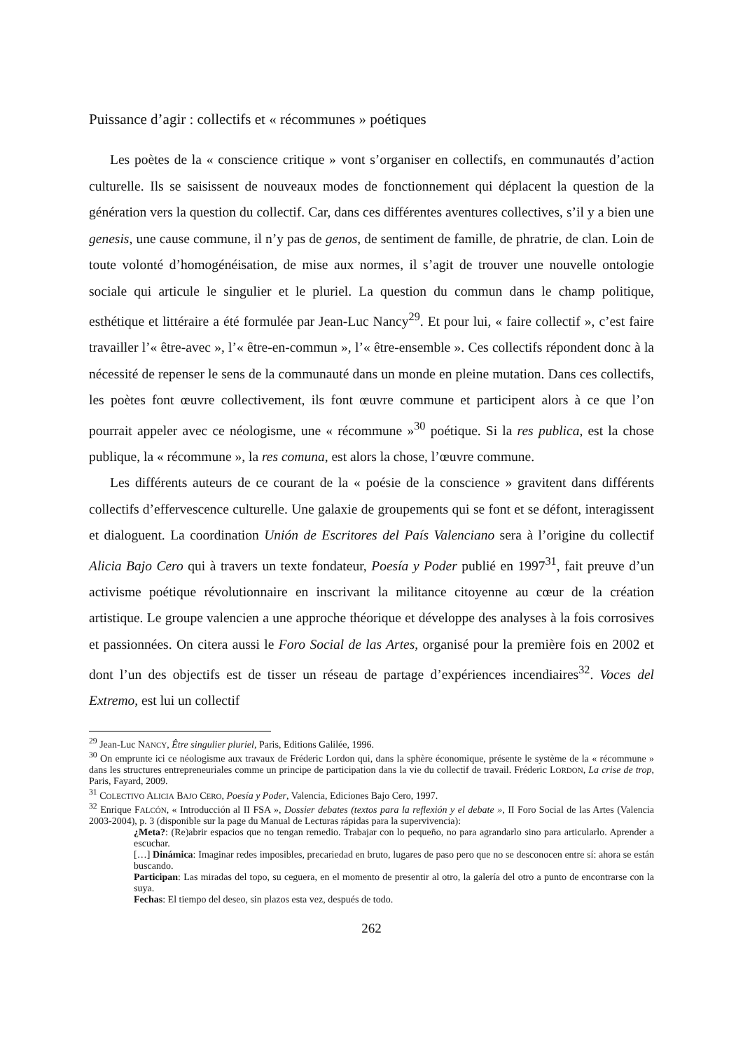Puissance d’agir : collectifs et « récommunes » poétiques
Les poètes de la « conscience critique » vont s’organiser en collectifs, en communautés d’action culturelle. Ils se saisissent de nouveaux modes de fonctionnement qui déplacent la question de la génération vers la question du collectif. Car, dans ces différentes aventures collectives, s’il y a bien une genesis, une cause commune, il n’y pas de genos, de sentiment de famille, de phratrie, de clan. Loin de toute volonté d’homogénéisation, de mise aux normes, il s’agit de trouver une nouvelle ontologie sociale qui articule le singulier et le pluriel. La question du commun dans le champ politique, esthétique et littéraire a été formulée par Jean-Luc Nancy<sup>29</sup>. Et pour lui, « faire collectif », c’est faire travailler l’« être-avec », l’« être-en-commun », l’« être-ensemble ». Ces collectifs répondent donc à la nécessité de repenser le sens de la communauté dans un monde en pleine mutation. Dans ces collectifs, les poètes font œuvre collectivement, ils font œuvre commune et participent alors à ce que l’on pourrait appeler avec ce néologisme, une « récommune »<sup>30</sup> poétique. Si la res publica, est la chose publique, la « récommune », la res comuna, est alors la chose, l’œuvre commune.
Les différents auteurs de ce courant de la « poésie de la conscience » gravitent dans différents collectifs d’effervescence culturelle. Une galaxie de groupements qui se font et se défont, interagissent et dialoguent. La coordination Unión de Escritores del País Valenciano sera à l’origine du collectif Alicia Bajo Cero qui à travers un texte fondateur, Poesía y Poder publié en 1997<sup>31</sup>, fait preuve d’un activisme poétique révolutionnaire en inscrivant la militance citoyenne au cœur de la création artistique. Le groupe valencien a une approche théorique et développe des analyses à la fois corrosives et passionnées. On citera aussi le Foro Social de las Artes, organisé pour la première fois en 2002 et dont l’un des objectifs est de tisser un réseau de partage d’expériences incendiaires<sup>32</sup>. Voces del Extremo, est lui un collectif
<sup>29</sup> Jean-Luc NANCY, Être singulier pluriel, Paris, Editions Galilée, 1996.
<sup>30</sup> On emprunte ici ce néologisme aux travaux de Fréderic Lordon qui, dans la sphère économique, présente le système de la « récommune » dans les structures entrepreneuriales comme un principe de participation dans la vie du collectif de travail. Fréderic LORDON, La crise de trop, Paris, Fayard, 2009.
<sup>31</sup> COLECTIVO ALICIA BAJO CERO, Poesía y Poder, Valencia, Ediciones Bajo Cero, 1997.
<sup>32</sup> Enrique FALCÓN, « Introducción al II FSA », Dossier debates (textos para la reflexión y el debate », II Foro Social de las Artes (Valencia 2003-2004), p. 3 (disponible sur la page du Manual de Lecturas rápidas para la supervivencia):
¿Meta?: (Re)abrir espacios que no tengan remedio. Trabajar con lo pequeño, no para agrandarlo sino para articularlo. Aprender a escuchar.
[…] Dinámica: Imaginar redes imposibles, precariedad en bruto, lugares de paso pero que no se desconocen entre sí: ahora se están buscando.
Participan: Las miradas del topo, su ceguera, en el momento de presentir al otro, la galería del otro a punto de encontrarse con la suya.
Fechas: El tiempo del deseo, sin plazos esta vez, después de todo.
262